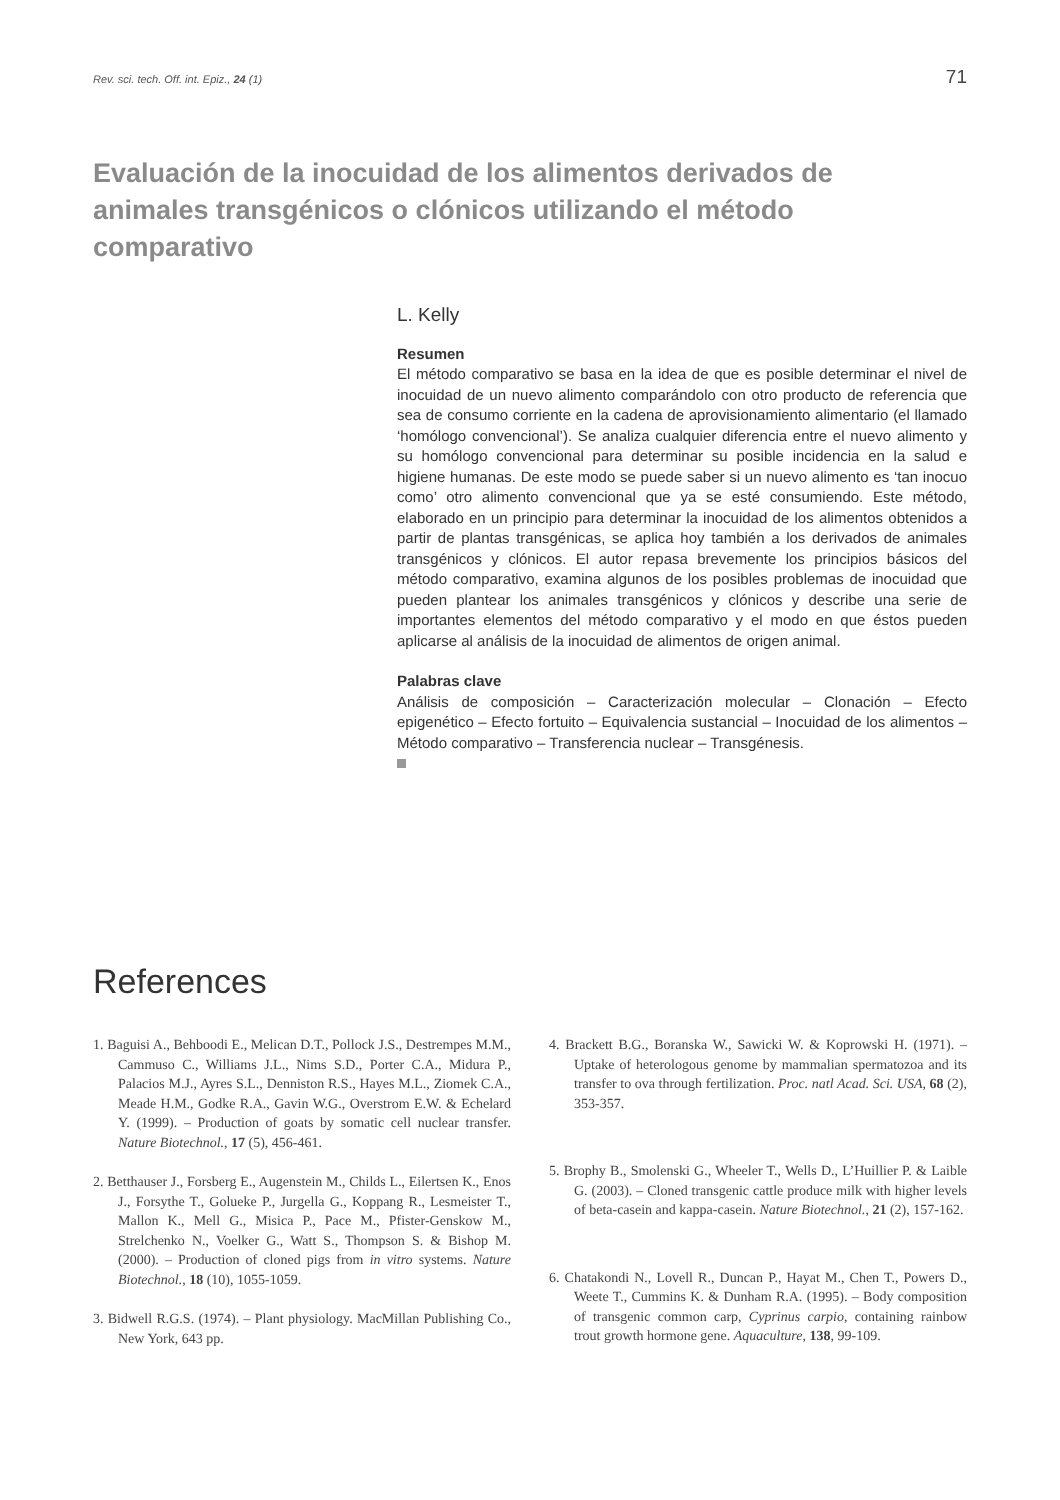Rev. sci. tech. Off. int. Epiz., 24 (1) 71
Evaluación de la inocuidad de los alimentos derivados de animales transgénicos o clónicos utilizando el método comparativo
L. Kelly
Resumen
El método comparativo se basa en la idea de que es posible determinar el nivel de inocuidad de un nuevo alimento comparándolo con otro producto de referencia que sea de consumo corriente en la cadena de aprovisionamiento alimentario (el llamado ‘homólogo convencional’). Se analiza cualquier diferencia entre el nuevo alimento y su homólogo convencional para determinar su posible incidencia en la salud e higiene humanas. De este modo se puede saber si un nuevo alimento es ‘tan inocuo como’ otro alimento convencional que ya se esté consumiendo. Este método, elaborado en un principio para determinar la inocuidad de los alimentos obtenidos a partir de plantas transgénicas, se aplica hoy también a los derivados de animales transgénicos y clónicos. El autor repasa brevemente los principios básicos del método comparativo, examina algunos de los posibles problemas de inocuidad que pueden plantear los animales transgénicos y clónicos y describe una serie de importantes elementos del método comparativo y el modo en que éstos pueden aplicarse al análisis de la inocuidad de alimentos de origen animal.
Palabras clave
Análisis de composición – Caracterización molecular – Clonación – Efecto epigenético – Efecto fortuito – Equivalencia sustancial – Inocuidad de los alimentos – Método comparativo – Transferencia nuclear – Transgénesis.
References
1. Baguisi A., Behboodi E., Melican D.T., Pollock J.S., Destrempes M.M., Cammuso C., Williams J.L., Nims S.D., Porter C.A., Midura P., Palacios M.J., Ayres S.L., Denniston R.S., Hayes M.L., Ziomek C.A., Meade H.M., Godke R.A., Gavin W.G., Overstrom E.W. & Echelard Y. (1999). – Production of goats by somatic cell nuclear transfer. Nature Biotechnol., 17 (5), 456-461.
2. Betthauser J., Forsberg E., Augenstein M., Childs L., Eilertsen K., Enos J., Forsythe T., Golueke P., Jurgella G., Koppang R., Lesmeister T., Mallon K., Mell G., Misica P., Pace M., Pfister-Genskow M., Strelchenko N., Voelker G., Watt S., Thompson S. & Bishop M. (2000). – Production of cloned pigs from in vitro systems. Nature Biotechnol., 18 (10), 1055-1059.
3. Bidwell R.G.S. (1974). – Plant physiology. MacMillan Publishing Co., New York, 643 pp.
4. Brackett B.G., Boranska W., Sawicki W. & Koprowski H. (1971). – Uptake of heterologous genome by mammalian spermatozoa and its transfer to ova through fertilization. Proc. natl Acad. Sci. USA, 68 (2), 353-357.
5. Brophy B., Smolenski G., Wheeler T., Wells D., L’Huillier P. & Laible G. (2003). – Cloned transgenic cattle produce milk with higher levels of beta-casein and kappa-casein. Nature Biotechnol., 21 (2), 157-162.
6. Chatakondi N., Lovell R., Duncan P., Hayat M., Chen T., Powers D., Weete T., Cummins K. & Dunham R.A. (1995). – Body composition of transgenic common carp, Cyprinus carpio, containing rainbow trout growth hormone gene. Aquaculture, 138, 99-109.